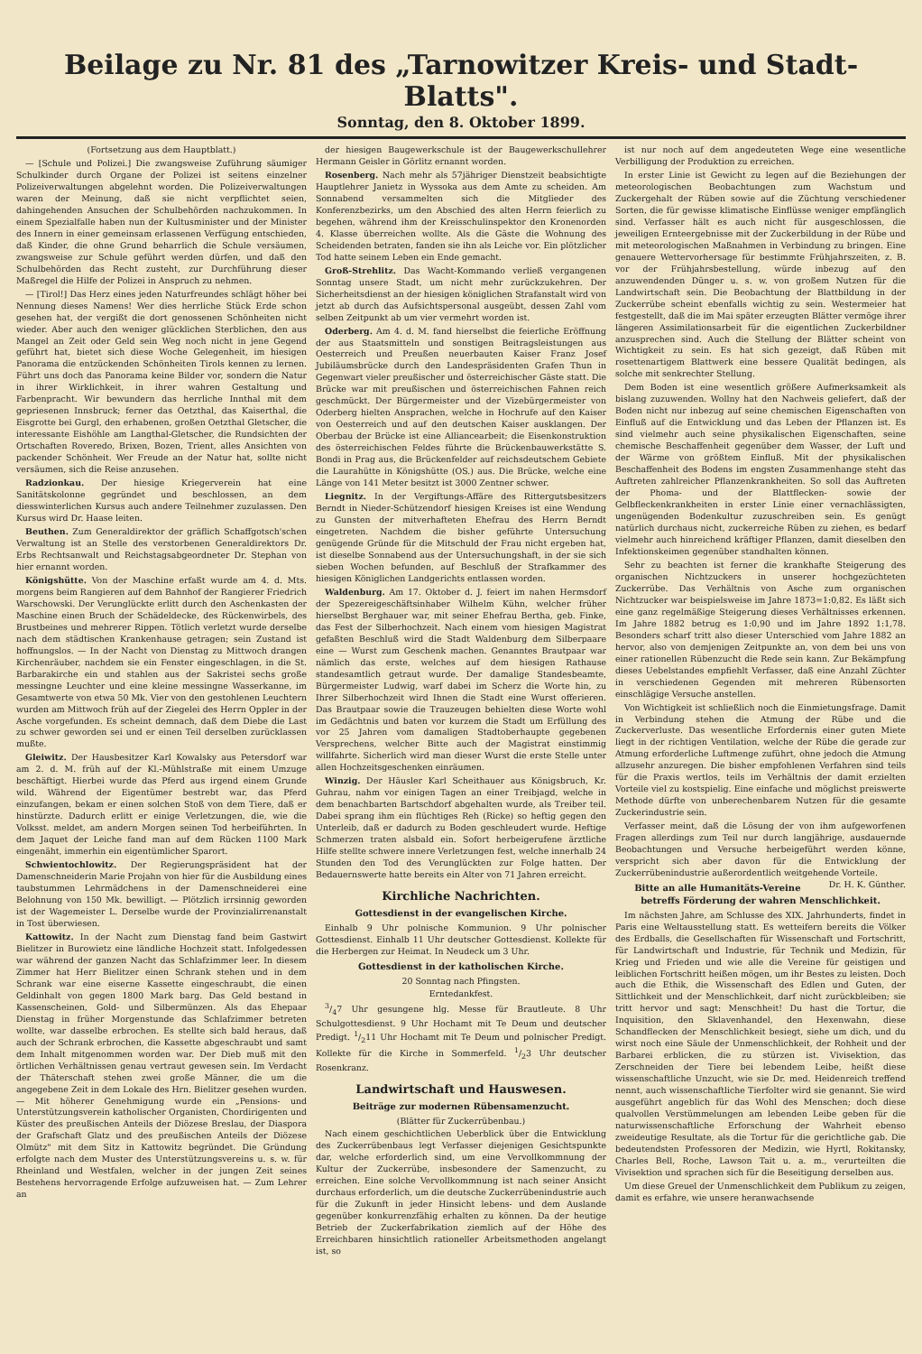Beilage zu Nr. 81 des „Tarnowitzer Kreis- und Stadt-Blatts".
Sonntag, den 8. Oktober 1899.
(Fortsetzung aus dem Hauptblatt.)
— [Schule und Polizei.] Die zwangsweise Zuführung säumiger Schulkinder durch Organe der Polizei ist seitens einzelner Polizeiverwaltungen abgelehnt worden. Die Polizeiverwaltungen waren der Meinung, daß sie nicht verpflichtet seien, dahingehenden Ansuchen der Schulbehörden nachzukommen. In einem Spezialfalle haben nun der Kultusminister und der Minister des Innern in einer gemeinsam erlassenen Verfügung entschieden, daß Kinder, die ohne Grund beharrlich die Schule versäumen, zwangsweise zur Schule geführt werden dürfen, und daß den Schulbehörden das Recht zusteht, zur Durchführung dieser Maßregel die Hilfe der Polizei in Anspruch zu nehmen.
— [Tirol!] Das Herz eines jeden Naturfreundes schlägt höher bei Nennung dieses Namens! Wer dies herrliche Stück Erde schon gesehen hat, der vergißt die dort genossenen Schönheiten nicht wieder. Aber auch den weniger glücklichen Sterblichen, den aus Mangel an Zeit oder Geld sein Weg noch nicht in jene Gegend geführt hat, bietet sich diese Woche Gelegenheit, im hiesigen Panorama die entzückenden Schönheiten Tirols kennen zu lernen. Führt uns doch das Panorama keine Bilder vor, sondern die Natur in ihrer Wirklichkeit, in ihrer wahren Gestaltung und Farbenpracht. Wir bewundern das herrliche Innthal mit dem gepriesenen Innsbruck; ferner das Oetzthal, das Kaiserthal, die Eisgrotte bei Gurgl, den erhabenen, großen Oetzthal Gletscher, die interessante Eishöhle am Langthal-Gletscher, die Rundsichten der Ortschaften Roveredo, Brixen, Bozen, Trient, alles Ansichten von packender Schönheit. Wer Freude an der Natur hat, sollte nicht versäumen, sich die Reise anzusehen.
Radzionkau. Der hiesige Kriegerverein hat eine Sanitätskolonne gegründet und beschlossen, an dem diesswinterlichen Kursus auch andere Teilnehmer zuzulassen. Den Kursus wird Dr. Haase leiten.
Beuthen. Zum Generaldirektor der gräflich Schaffgotsch'schen Verwaltung ist an Stelle des verstorbenen Generaldirektors Dr. Erbs Rechtsanwalt und Reichstagsabgeordneter Dr. Stephan von hier ernannt worden.
Königshütte. Von der Maschine erfaßt wurde am 4. d. Mts. morgens beim Rangieren auf dem Bahnhof der Rangierer Friedrich Warschowski. Der Verunglückte erlitt durch den Aschenkasten der Maschine einen Bruch der Schädeldecke, des Rückenwirbels, des Brustbeines und mehrerer Rippen. Tötlich verletzt wurde derselbe nach dem städtischen Krankenhause getragen; sein Zustand ist hoffnungslos. — In der Nacht von Dienstag zu Mittwoch drangen Kirchenräuber, nachdem sie ein Fenster eingeschlagen, in die St. Barbarakirche ein und stahlen aus der Sakristei sechs große messingne Leuchter und eine kleine messingne Wasserkanne, im Gesamtwerte von etwa 50 Mk. Vier von den gestohlenen Leuchtern wurden am Mittwoch früh auf der Ziegelei des Herrn Oppler in der Asche vorgefunden. Es scheint demnach, daß dem Diebe die Last zu schwer geworden sei und er einen Teil derselben zurücklassen mußte.
Gleiwitz. Der Hausbesitzer Karl Kowalsky aus Petersdorf war am 2. d. M. früh auf der Kl.-Mühlstraße mit einem Umzuge beschäftigt. Hierbei wurde das Pferd aus irgend einem Grunde wild. Während der Eigentümer bestrebt war, das Pferd einzufangen, bekam er einen solchen Stoß von dem Tiere, daß er hinstürzte. Dadurch erlitt er einige Verletzungen, die, wie die Volksst. meldet, am andern Morgen seinen Tod herbeiführten. In dem Jaquet der Leiche fand man auf dem Rücken 1100 Mark eingenäht, immerhin ein eigentümlicher Sparort.
Schwientochlowitz. Der Regierungspräsident hat der Damenschneiderin Marie Projahn von hier für die Ausbildung eines taubstummen Lehrmädchens in der Damenschneiderei eine Belohnung von 150 Mk. bewilligt. — Plötzlich irrsinnig geworden ist der Wagemeister L. Derselbe wurde der Provinzialirrenanstalt in Tost überwiesen.
Kattowitz. In der Nacht zum Dienstag fand beim Gastwirt Bielitzer in Burowietz eine ländliche Hochzeit statt. Infolgedessen war während der ganzen Nacht das Schlafzimmer leer. In diesem Zimmer hat Herr Bielitzer einen Schrank stehen und in dem Schrank war eine eiserne Kassette eingeschraubt, die einen Geldinhalt von gegen 1800 Mark barg. Das Geld bestand in Kassenscheinen, Gold- und Silbermünzen. Als das Ehepaar Dienstag in früher Morgenstunde das Schlafzimmer betreten wollte, war dasselbe erbrochen. Es stellte sich bald heraus, daß auch der Schrank erbrochen, die Kassette abgeschraubt und samt dem Inhalt mitgenommen worden war. Der Dieb muß mit den örtlichen Verhältnissen genau vertraut gewesen sein. Im Verdacht der Thäterschaft stehen zwei große Männer, die um die angegebene Zeit in dem Lokale des Hrn. Bielitzer gesehen wurden. — Mit höherer Genehmigung wurde ein „Pensions- und Unterstützungsverein katholischer Organisten, Chordirigenten und Küster des preußischen Anteils der Diözese Breslau, der Diaspora der Grafschaft Glatz und des preußischen Anteils der Diözese Olmütz" mit dem Sitz in Kattowitz begründet. Die Gründung erfolgte nach dem Muster des Unterstützungsvereins u. s. w. für Rheinland und Westfalen, welcher in der jungen Zeit seines Bestehens hervorragende Erfolge aufzuweisen hat. — Zum Lehrer an
der hiesigen Baugewerkschule ist der Baugewerkschullehrer Hermann Geisler in Görlitz ernannt worden.
Rosenberg. Nach mehr als 57jähriger Dienstzeit beabsichtigte Hauptlehrer Janietz in Wyssoka aus dem Amte zu scheiden. Am Sonnabend versammelten sich die Mitglieder des Konferenzbezirks, um den Abschied des alten Herrn feierlich zu begehen, während ihm der Kreisschulinspektor den Kronenorden 4. Klasse überreichen wollte. Als die Gäste die Wohnung des Scheidenden betraten, fanden sie ihn als Leiche vor. Ein plötzlicher Tod hatte seinem Leben ein Ende gemacht.
Groß-Strehlitz. Das Wacht-Kommando verließ vergangenen Sonntag unsere Stadt, um nicht mehr zurückzukehren. Der Sicherheitsdienst an der hiesigen königlichen Strafanstalt wird von jetzt ab durch das Aufsichtspersonal ausgeübt, dessen Zahl vom selben Zeitpunkt ab um vier vermehrt worden ist.
Oderberg. Am 4. d. M. fand hierselbst die feierliche Eröffnung der aus Staatsmitteln und sonstigen Beitragsleistungen aus Oesterreich und Preußen neuerbauten Kaiser Franz Josef Jubiläumsbrücke durch den Landespräsidenten Grafen Thun in Gegenwart vieler preußischer und österreichischer Gäste statt. Die Brücke war mit preußischen und österreichischen Fahnen reich geschmückt. Der Bürgermeister und der Vizebürgermeister von Oderberg hielten Ansprachen, welche in Hochrufe auf den Kaiser von Oesterreich und auf den deutschen Kaiser ausklangen. Der Oberbau der Brücke ist eine Alliancearbeit; die Eisenkonstruktion des österreichischen Feldes führte die Brückenbauwerkstätte S. Bondi in Prag aus, die Brückenfelder auf reichsdeutschem Gebiete die Laurahütte in Königshütte (OS.) aus. Die Brücke, welche eine Länge von 141 Meter besitzt ist 3000 Zentner schwer.
Liegnitz. In der Vergiftungs-Affäre des Rittergutsbesitzers Berndt in Nieder-Schützendorf hiesigen Kreises ist eine Wendung zu Gunsten der mitverhafteten Ehefrau des Herrn Berndt eingetreten. Nachdem die bisher geführte Untersuchung genügende Gründe für die Mitschuld der Frau nicht ergeben hat, ist dieselbe Sonnabend aus der Untersuchungshaft, in der sie sich sieben Wochen befunden, auf Beschluß der Strafkammer des hiesigen Königlichen Landgerichts entlassen worden.
Waldenburg. Am 17. Oktober d. J. feiert im nahen Hermsdorf der Spezereigeschäftsinhaber Wilhelm Kühn, welcher früher hierselbst Berghauer war, mit seiner Ehefrau Bertha, geb. Finke, das Fest der Silberhochzeit. Nach einem vom hiesigen Magistrat gefaßten Beschluß wird die Stadt Waldenburg dem Silberpaare eine — Wurst zum Geschenk machen. Genanntes Brautpaar war nämlich das erste, welches auf dem hiesigen Rathause standesamtlich getraut wurde. Der damalige Standesbeamte, Bürgermeister Ludwig, warf dabei im Scherz die Worte hin, zu Ihrer Silberhochzeit wird Ihnen die Stadt eine Wurst offerieren. Das Brautpaar sowie die Trauzeugen behielten diese Worte wohl im Gedächtnis und baten vor kurzem die Stadt um Erfüllung des vor 25 Jahren vom damaligen Stadtoberhaupte gegebenen Versprechens, welcher Bitte auch der Magistrat einstimmig willfahrte. Sicherlich wird man dieser Wurst die erste Stelle unter allen Hochzeitsgeschenken einräumen.
Winzig. Der Häusler Karl Scheithauer aus Königsbruch, Kr. Guhrau, nahm vor einigen Tagen an einer Treibjagd, welche in dem benachbarten Bartschdorf abgehalten wurde, als Treiber teil. Dabei sprang ihm ein flüchtiges Reh (Ricke) so heftig gegen den Unterleib, daß er dadurch zu Boden geschleudert wurde. Heftige Schmerzen traten alsbald ein. Sofort herbeigerufene ärztliche Hilfe stellte schwere innere Verletzungen fest, welche innerhalb 24 Stunden den Tod des Verunglückten zur Folge hatten. Der Bedauernswerte hatte bereits ein Alter von 71 Jahren erreicht.
Kirchliche Nachrichten.
Gottesdienst in der evangelischen Kirche.
Einhalb 9 Uhr polnische Kommunion. 9 Uhr polnischer Gottesdienst. Einhalb 11 Uhr deutscher Gottesdienst. Kollekte für die Herbergen zur Heimat. In Neudeck um 3 Uhr.
Gottesdienst in der katholischen Kirche.
20 Sonntag nach Pfingsten.
Erntedankfest.
3/47 Uhr gesungene hlg. Messe für Brautleute. 8 Uhr Schulgottesdienst. 9 Uhr Hochamt mit Te Deum und deutscher Predigt. 1/211 Uhr Hochamt mit Te Deum und polnischer Predigt. Kollekte für die Kirche in Sommerfeld. 1/23 Uhr deutscher Rosenkranz.
Landwirtschaft und Hauswesen.
Beiträge zur modernen Rübensamenzucht.
(Blätter für Zuckerrübenbau.)
Nach einem geschichtlichen Ueberblick über die Entwicklung des Zuckerrübenbaus legt Verfasser diejenigen Gesichtspunkte dar, welche erforderlich sind, um eine Vervollkommnung der Kultur der Zuckerrübe, insbesondere der Samenzucht, zu erreichen. Eine solche Vervollkommnung ist nach seiner Ansicht durchaus erforderlich, um die deutsche Zuckerrübenindustrie auch für die Zukunft in jeder Hinsicht lebens- und dem Auslande gegenüber konkurrenzfähig erhalten zu können. Da der heutige Betrieb der Zuckerfabrikation ziemlich auf der Höhe des Erreichbaren hinsichtlich rationeller Arbeitsmethoden angelangt ist, so
ist nur noch auf dem angedeuteten Wege eine wesentliche Verbilligung der Produktion zu erreichen.
In erster Linie ist Gewicht zu legen auf die Beziehungen der meteorologischen Beobachtungen zum Wachstum und Zuckergehalt der Rüben sowie auf die Züchtung verschiedener Sorten, die für gewisse klimatische Einflüsse weniger empfänglich sind. Verfasser hält es auch nicht für ausgeschlossen, die jeweiligen Ernteergebnisse mit der Zuckerbildung in der Rübe und mit meteorologischen Maßnahmen in Verbindung zu bringen. Eine genauere Wettervorhersage für bestimmte Frühjahrszeiten, z. B. vor der Frühjahrsbestellung, würde inbezug auf den anzuwendenden Dünger u. s. w. von großem Nutzen für die Landwirtschaft sein. Die Beobachtung der Blattbildung in der Zuckerrübe scheint ebenfalls wichtig zu sein. Westermeier hat festgestellt, daß die im Mai später erzeugten Blätter vermöge ihrer längeren Assimilationsarbeit für die eigentlichen Zuckerbildner anzusprechen sind. Auch die Stellung der Blätter scheint von Wichtigkeit zu sein. Es hat sich gezeigt, daß Rüben mit rosettenartigem Blattwerk eine bessere Qualität bedingen, als solche mit senkrechter Stellung.
Dem Boden ist eine wesentlich größere Aufmerksamkeit als bislang zuzuwenden. Wollny hat den Nachweis geliefert, daß der Boden nicht nur inbezug auf seine chemischen Eigenschaften von Einfluß auf die Entwicklung und das Leben der Pflanzen ist. Es sind vielmehr auch seine physikalischen Eigenschaften, seine chemische Beschaffenheit gegenüber dem Wasser, der Luft und der Wärme von größtem Einfluß. Mit der physikalischen Beschaffenheit des Bodens im engsten Zusammenhange steht das Auftreten zahlreicher Pflanzenkrankheiten. So soll das Auftreten der Phoma- und der Blattflecken- sowie der Gelbfleckenkrankheiten in erster Linie einer vernachlässigten, ungenügenden Bodenkultur zuzuschreiben sein. Es genügt natürlich durchaus nicht, zuckerreiche Rüben zu ziehen, es bedarf vielmehr auch hinreichend kräftiger Pflanzen, damit dieselben den Infektionskeimen gegenüber standhalten können.
Sehr zu beachten ist ferner die krankhafte Steigerung des organischen Nichtzuckers in unserer hochgezüchteten Zuckerrübe. Das Verhältnis von Asche zum organischen Nichtzucker war beispielsweise im Jahre 1873=1:0,82. Es läßt sich eine ganz regelmäßige Steigerung dieses Verhältnisses erkennen. Im Jahre 1882 betrug es 1:0,90 und im Jahre 1892 1:1,78. Besonders scharf tritt also dieser Unterschied vom Jahre 1882 an hervor, also von demjenigen Zeitpunkte an, von dem bei uns von einer rationellen Rübenzucht die Rede sein kann. Zur Bekämpfung dieses Uebelstandes empfiehlt Verfasser, daß eine Anzahl Züchter in verschiedenen Gegenden mit mehreren Rübensorten einschlägige Versuche anstellen.
Von Wichtigkeit ist schließlich noch die Einmietungsfrage. Damit in Verbindung stehen die Atmung der Rübe und die Zuckerverluste. Das wesentliche Erfordernis einer guten Miete liegt in der richtigen Ventilation, welche der Rübe die gerade zur Atmung erforderliche Luftmenge zuführt, ohne jedoch die Atmung allzusehr anzuregen. Die bisher empfohlenen Verfahren sind teils für die Praxis wertlos, teils im Verhältnis der damit erzielten Vorteile viel zu kostspielig. Eine einfache und möglichst preiswerte Methode dürfte von unberechenbarem Nutzen für die gesamte Zuckerindustrie sein.
Verfasser meint, daß die Lösung der von ihm aufgeworfenen Fragen allerdings zum Teil nur durch langjährige, ausdauernde Beobachtungen und Versuche herbeigeführt werden könne, verspricht sich aber davon für die Entwicklung der Zuckerrübenindustrie außerordentlich weitgehende Vorteile. Dr. H. K. Günther.
Bitte an alle Humanitäts-Vereine betreffs Förderung der wahren Menschlichkeit.
Im nächsten Jahre, am Schlusse des XIX. Jahrhunderts, findet in Paris eine Weltausstellung statt. Es wetteifern bereits die Völker des Erdballs, die Gesellschaften für Wissenschaft und Fortschritt, für Landwirtschaft und Industrie, für Technik und Medizin, für Krieg und Frieden und wie alle die Vereine für geistigen und leiblichen Fortschritt heißen mögen, um ihr Bestes zu leisten. Doch auch die Ethik, die Wissenschaft des Edlen und Guten, der Sittlichkeit und der Menschlichkeit, darf nicht zurückbleiben; sie tritt hervor und sagt: Menschheit! Du hast die Tortur, die Inquisition, den Sklavenhandel, den Hexenwahn, diese Schandflecken der Menschlichkeit besiegt, siehe um dich, und du wirst noch eine Säule der Unmenschlichkeit, der Rohheit und der Barbarei erblicken, die zu stürzen ist. Vivisektion, das Zerschneiden der Tiere bei lebendem Leibe, heißt diese wissenschaftliche Unzucht, wie sie Dr. med. Heidenreich treffend nennt, auch wissenschaftliche Tierfolter wird sie genannt. Sie wird ausgeführt angeblich für das Wohl des Menschen; doch diese qualvollen Verstümmelungen am lebenden Leibe geben für die naturwissenschaftliche Erforschung der Wahrheit ebenso zweideutige Resultate, als die Tortur für die gerichtliche gab. Die bedeutendsten Professoren der Medizin, wie Hyrtl, Rokitansky, Charles Bell, Roche, Lawson Tait u. a. m., verurteilten die Vivisektion und sprachen sich für die Beseitigung derselben aus.
Um diese Greuel der Unmenschlichkeit dem Publikum zu zeigen, damit es erfahre, wie unsere heranwachsende